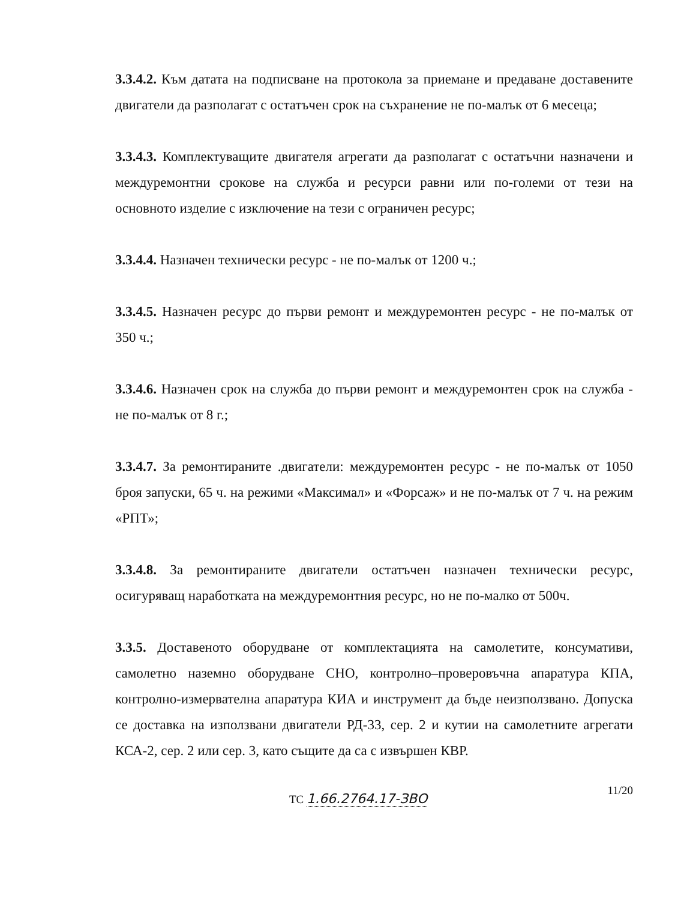3.3.4.2. Към датата на подписване на протокола за приемане и предаване доставените двигатели да разполагат с остатъчен срок на съхранение не по-малък от 6 месеца;
3.3.4.3. Комплектуващите двигателя агрегати да разполагат с остатъчни назначени и междуремонтни срокове на служба и ресурси равни или по-големи от тези на основното изделие с изключение на тези с ограничен ресурс;
3.3.4.4. Назначен технически ресурс - не по-малък от 1200 ч.;
3.3.4.5. Назначен ресурс до първи ремонт и междуремонтен ресурс - не по-малък от 350 ч.;
3.3.4.6. Назначен срок на служба до първи ремонт и междуремонтен срок на служба - не по-малък от 8 г.;
3.3.4.7. За ремонтираните .двигатели: междуремонтен ресурс - не по-малък от 1050 броя запуски, 65 ч. на режими «Максимал» и «Форсаж» и не по-малък от 7 ч. на режим «РПТ»;
3.3.4.8. За ремонтираните двигатели остатъчен назначен технически ресурс, осигуряващ наработката на междуремонтния ресурс, но не по-малко от 500ч.
3.3.5. Доставеното оборудване от комплектацията на самолетите, консумативи, самолетно наземно оборудване СНО, контролно–проверовъчна апаратура КПА, контролно-измервателна апаратура КИА и инструмент да бъде неизползвано. Допуска се доставка на използвани двигатели РД-33, сер. 2 и кутии на самолетните агрегати КСА-2, сер. 2 или сер. 3, като същите да са с извършен КВР.
ТС 1.66.2764.17-ЗВО 11/20